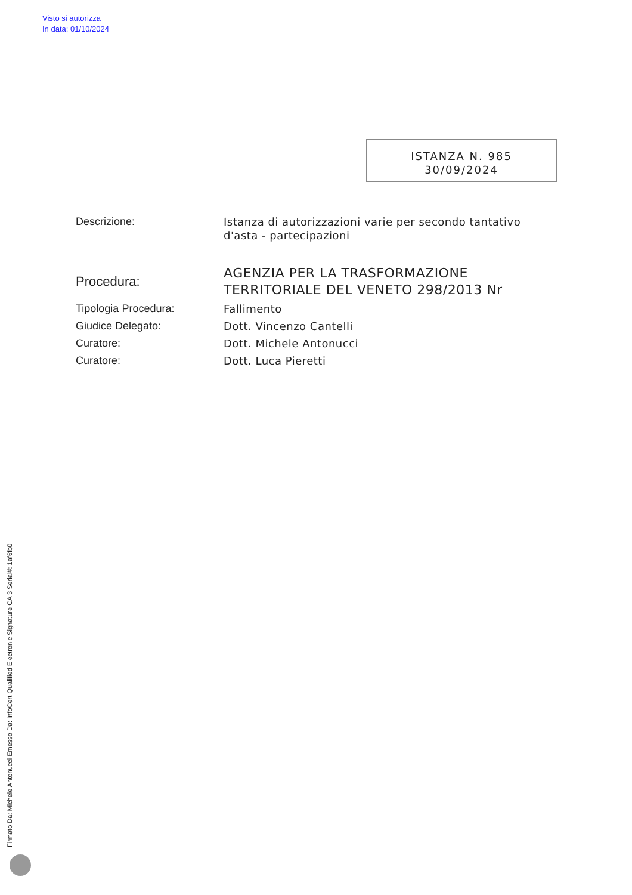Visto si autorizza
In data: 01/10/2024
ISTANZA N. 985
30/09/2024
Descrizione: Istanza di autorizzazioni varie per secondo tantativo d'asta - partecipazioni
Procedura:
AGENZIA PER LA TRASFORMAZIONE TERRITORIALE DEL VENETO 298/2013 Nr
Tipologia Procedura: Fallimento
Giudice Delegato: Dott. Vincenzo Cantelli
Curatore: Dott. Michele Antonucci
Curatore: Dott. Luca Pieretti
Firmato Da: Michele Antonucci Emesso Da: InfoCert Qualified Electronic Signature CA 3 Serial#: 1af6fb0